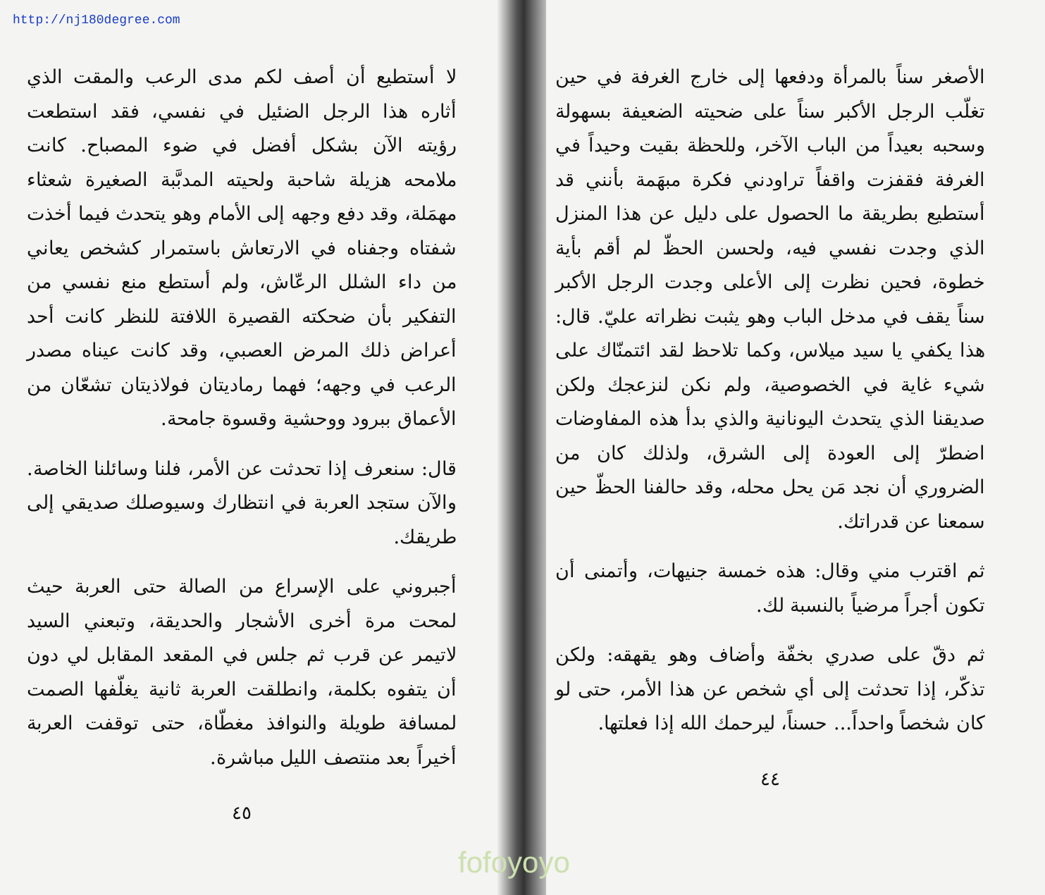http://nj180degree.com
الأصغر سناً بالمرأة ودفعها إلى خارج الغرفة في حين تغلّب الرجل الأكبر سناً على ضحيته الضعيفة بسهولة وسحبه بعيداً من الباب الآخر، وللحظة بقيت وحيداً في الغرفة فقفزت واقفاً تراودني فكرة مبهَمة بأنني قد أستطيع بطريقة ما الحصول على دليل عن هذا المنزل الذي وجدت نفسي فيه، ولحسن الحظّ لم أقم بأية خطوة، فحين نظرت إلى الأعلى وجدت الرجل الأكبر سناً يقف في مدخل الباب وهو يثبت نظراته عليّ. قال: هذا يكفي يا سيد ميلاس، وكما تلاحظ لقد ائتمنّاك على شيء غاية في الخصوصية، ولم نكن لنزعجك ولكن صديقنا الذي يتحدث اليونانية والذي بدأ هذه المفاوضات اضطرّ إلى العودة إلى الشرق، ولذلك كان من الضروري أن نجد مَن يحل محله، وقد حالفنا الحظّ حين سمعنا عن قدراتك.
ثم اقترب مني وقال: هذه خمسة جنيهات، وأتمنى أن تكون أجراً مرضياً بالنسبة لك.
ثم دقّ على صدري بخفّة وأضاف وهو يقهقه: ولكن تذكّر، إذا تحدثت إلى أي شخص عن هذا الأمر، حتى لو كان شخصاً واحداً... حسناً، ليرحمك الله إذا فعلتها.
٤٤
لا أستطيع أن أصف لكم مدى الرعب والمقت الذي أثاره هذا الرجل الضئيل في نفسي، فقد استطعت رؤيته الآن بشكل أفضل في ضوء المصباح. كانت ملامحه هزيلة شاحبة ولحيته المدبَّبة الصغيرة شعثاء مهمَلة، وقد دفع وجهه إلى الأمام وهو يتحدث فيما أخذت شفتاه وجفناه في الارتعاش باستمرار كشخص يعاني من داء الشلل الرعّاش، ولم أستطع منع نفسي من التفكير بأن ضحكته القصيرة اللافتة للنظر كانت أحد أعراض ذلك المرض العصبي، وقد كانت عيناه مصدر الرعب في وجهه؛ فهما رماديتان فولاذيتان تشعّان من الأعماق ببرود ووحشية وقسوة جامحة.
قال: سنعرف إذا تحدثت عن الأمر، فلنا وسائلنا الخاصة. والآن ستجد العربة في انتظارك وسيوصلك صديقي إلى طريقك.
أجبروني على الإسراع من الصالة حتى العربة حيث لمحت مرة أخرى الأشجار والحديقة، وتبعني السيد لاتيمر عن قرب ثم جلس في المقعد المقابل لي دون أن يتفوه بكلمة، وانطلقت العربة ثانية يغلّفها الصمت لمسافة طويلة والنوافذ مغطّاة، حتى توقفت العربة أخيراً بعد منتصف الليل مباشرة.
٤٥
fofoyoyo